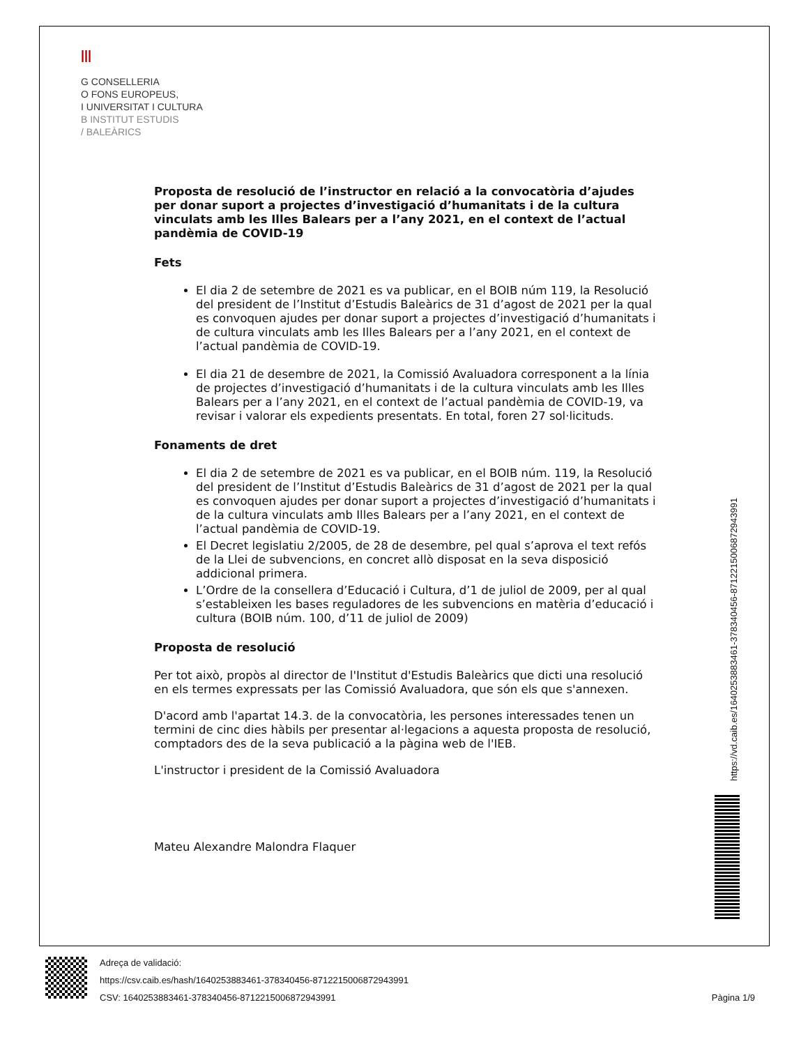|||
G CONSELLERIA
O FONS EUROPEUS,
I UNIVERSITAT I CULTURA
B INSTITUT ESTUDIS
/ BALEÀRICS
Proposta de resolució de l’instructor en relació a la convocatòria d’ajudes per donar suport a projectes d’investigació d’humanitats i de la cultura vinculats amb les Illes Balears per a l’any 2021, en el context de l’actual pandèmia de COVID-19
Fets
El dia 2 de setembre de 2021 es va publicar, en el BOIB núm 119, la Resolució del president de l’Institut d’Estudis Baleàrics de 31 d’agost de 2021 per la qual es convoquen ajudes per donar suport a projectes d’investigació d’humanitats i de cultura vinculats amb les Illes Balears per a l’any 2021, en el context de l’actual pandèmia de COVID-19.
El dia 21 de desembre de 2021, la Comissió Avaluadora corresponent a la línia de projectes d’investigació d’humanitats i de la cultura vinculats amb les Illes Balears per a l’any 2021, en el context de l’actual pandèmia de COVID-19, va revisar i valorar els expedients presentats. En total, foren 27 sol·licituds.
Fonaments de dret
El dia 2 de setembre de 2021 es va publicar, en el BOIB núm. 119, la Resolució del president de l’Institut d’Estudis Baleàrics de 31 d’agost de 2021 per la qual es convoquen ajudes per donar suport a projectes d’investigació d’humanitats i de la cultura vinculats amb Illes Balears per a l’any 2021, en el context de l’actual pandèmia de COVID-19.
El Decret legislatiu 2/2005, de 28 de desembre, pel qual s’aprova el text refós de la Llei de subvencions, en concret allò disposat en la seva disposició addicional primera.
L’Ordre de la consellera d’Educació i Cultura, d’1 de juliol de 2009, per al qual s’estableixen les bases reguladores de les subvencions en matèria d’educació i cultura (BOIB núm. 100, d’11 de juliol de 2009)
Proposta de resolució
Per tot això, propòs al director de l'Institut d'Estudis Baleàrics que dicti una resolució en els termes expressats per las Comissió Avaluadora, que són els que s'annexen.
D'acord amb l'apartat 14.3. de la convocatòria, les persones interessades tenen un termini de cinc dies hàbils per presentar al·legacions a aquesta proposta de resolució, comptadors des de la seva publicació a la pàgina web de l'IEB.
L'instructor i president de la Comissió Avaluadora
Mateu Alexandre Malondra Flaquer
https://vd.caib.es/1640253883461-378340456-8712215006872943991
Adreça de validació:
https://csv.caib.es/hash/1640253883461-378340456-8712215006872943991
CSV: 1640253883461-378340456-8712215006872943991
Pàgina 1/9